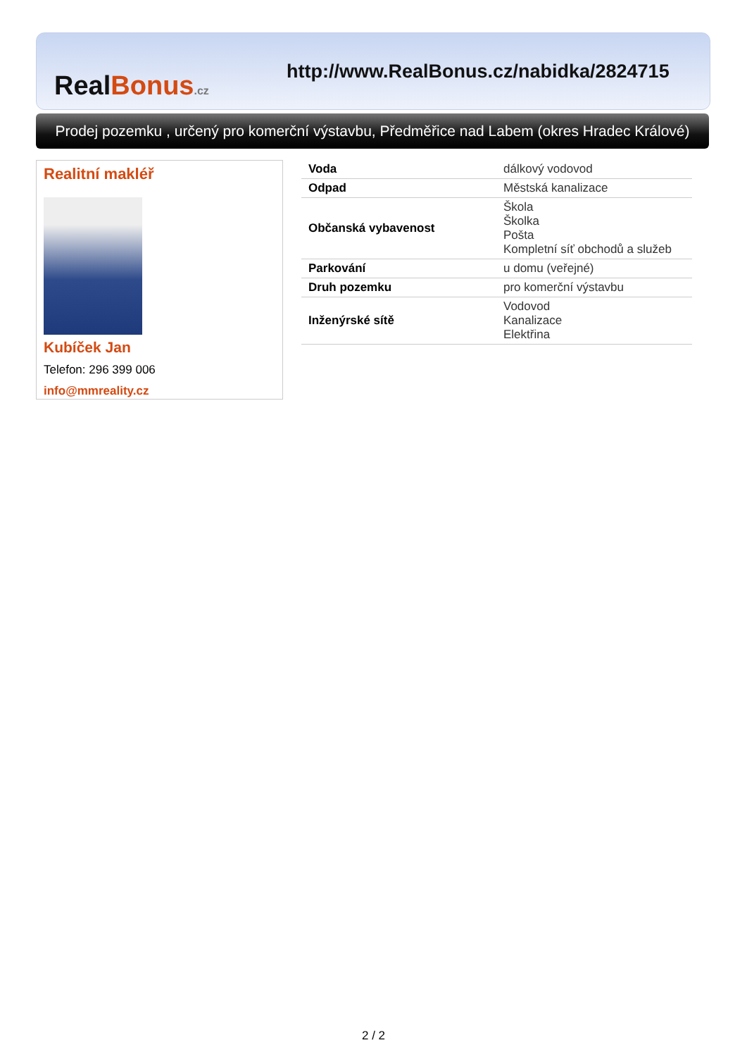Real Bonus.cz
http://www.RealBonus.cz/nabidka/2824715
Prodej pozemku , určený pro komerční výstavbu, Předměřice nad Labem (okres Hradec Králové)
Realitní makléř
Kubíček Jan
Telefon: 296 399 006
info@mmreality.cz
| Voda | dálkový vodovod |
| Odpad | Městská kanalizace |
| Občanská vybavenost | Škola Školka Pošta Kompletní síť obchodů a služeb |
| Parkování | u domu (veřejné) |
| Druh pozemku | pro komerční výstavbu |
| Inženýrské sítě | Vodovod Kanalizace Elektřina |
2 / 2